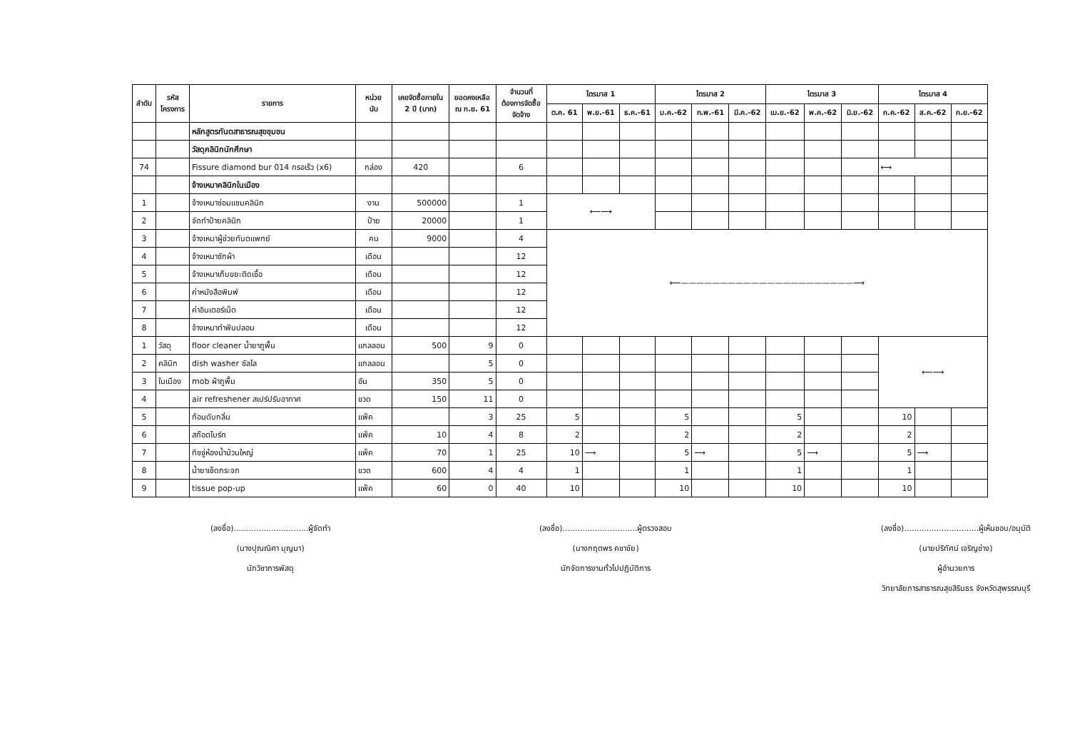| ลำดับ | รหัส โครงการ | รายการ | หน่วย นับ | เคยจัดซื้อภายใน 2 ปี (บาท) | ยอดคงเหลือ ณ ก.ย. 61 | จำนวนที่ ต้องการจัดซื้อ จัดจ้าง | ไตรมาส 1 | | | ไตรมาส 2 | | | ไตรมาส 3 | | | ไตรมาส 4 | | |
| --- | --- | --- | --- | --- | --- | --- | --- | --- | --- | --- | --- | --- | --- | --- | --- | --- | --- | --- |
| | | | | | | | ต.ค. 61 | พ.ย.-61 | ธ.ค.-61 | ม.ค.-62 | ก.พ.-61 | มี.ค.-62 | เม.ย.-62 | พ.ค.-62 | มิ.ย.-62 | ก.ค.-62 | ส.ค.-62 | ก.ย.-62 |
| | | หลักสูตรทันตสาธารณสุขชุมชน | | | | | | | | | | | | | | | | |
| | | วัสดุคลินิกนักศึกษา | | | | | | | | | | | | | | | | |
| 74 | | Fissure diamond bur 014 กรอเร็ว (x6) | กล่อง | 420 | | 6 | | | | | | | | | | ⟷ | | |
| | | จ้างเหมาคลินิกในเมือง | | | | | | | | | | | | | | | | |
| 1 | | จ้างเหมาซ่อมแซมคลินิก | งาน | 500000 | | 1 | ⟵⟶ | | | | | | | | | | | |
| 2 | | จัดทำป้ายคลินิก | ป้าย | 20000 | | 1 | | | | | | | | | | | | |
| 3 | | จ้างเหมาผู้ช่วยทันตแพทย์ | คน | 9000 | | 4 | ⟵——————————————————————⟶ | | | | | | | | | | | |
| 4 | | จ้างเหมาซักผ้า | เดือน | | | 12 | | | | | | | | | | | | |
| 5 | | จ้างเหมาเก็บขยะติดเชื้อ | เดือน | | | 12 | | | | | | | | | | | | |
| 6 | | ค่าหนังสือพิมพ์ | เดือน | | | 12 | | | | | | | | | | | | |
| 7 | | ค่าอินเตอร์เน็ต | เดือน | | | 12 | | | | | | | | | | | | |
| 8 | | จ้างเหมาทำฟันปลอม | เดือน | | | 12 | | | | | | | | | | | | |
| 1 | วัสดุ | floor cleaner น้ำยาถูพื้น | แกลลอน | 500 | 9 | 0 | | | | | | | | | | ⟵⟶ | | |
| 2 | คลินิก | dish washer ซัลไล | แกลลอน | | 5 | 0 | | | | | | | | | | | | |
| 3 | ในเมือง | mob ผ้าถูพื้น | อัน | 350 | 5 | 0 | | | | | | | | | | | | |
| 4 | | air refreshener สเปร์ปรับอากาศ | ขวด | 150 | 11 | 0 | | | | | | | | | | | | |
| 5 | | ก้อนดับกลิ่น | แพ็ค | | 3 | 25 | 5 | | | 5 | | | 5 | | | 10 | | |
| 6 | | สก๊อตไบร์ท | แพ็ค | 10 | 4 | 8 | 2 | | | 2 | | | 2 | | | 2 | | |
| 7 | | ทิชชู่ห้องน้ำม้วนใหญ่ | แพ็ค | 70 | 1 | 25 | 10 | ⟶ | | 5 | ⟶ | | 5 | ⟶ | | 5 | ⟶ | |
| 8 | | น้ำยาเช็ดกระจก | ขวด | 600 | 4 | 4 | 1 | | | 1 | | | 1 | | | 1 | | |
| 9 | | tissue pop-up | แพ็ค | 60 | 0 | 40 | 10 | | | 10 | | | 10 | | | 10 | | |
(ลงชื่อ)..............................ผู้จัดทำ
(นางปุณณิศา บุญมา)
นักวิชาการพัสดุ
(ลงชื่อ)..............................ผู้ตรวจสอบ
(นางกฤตพร คชาชัย)
นักจัดการงานทั่วไปปฏิบัติการ
(ลงชื่อ)..............................ผู้เห็นชอบ/อนุมัติ
(นายปริทัศน์ เจริญช่าง)
ผู้อำนวยการ
วิทยาลัยการสาธารณสุขสิรินธร จังหวัดสุพรรณบุรี